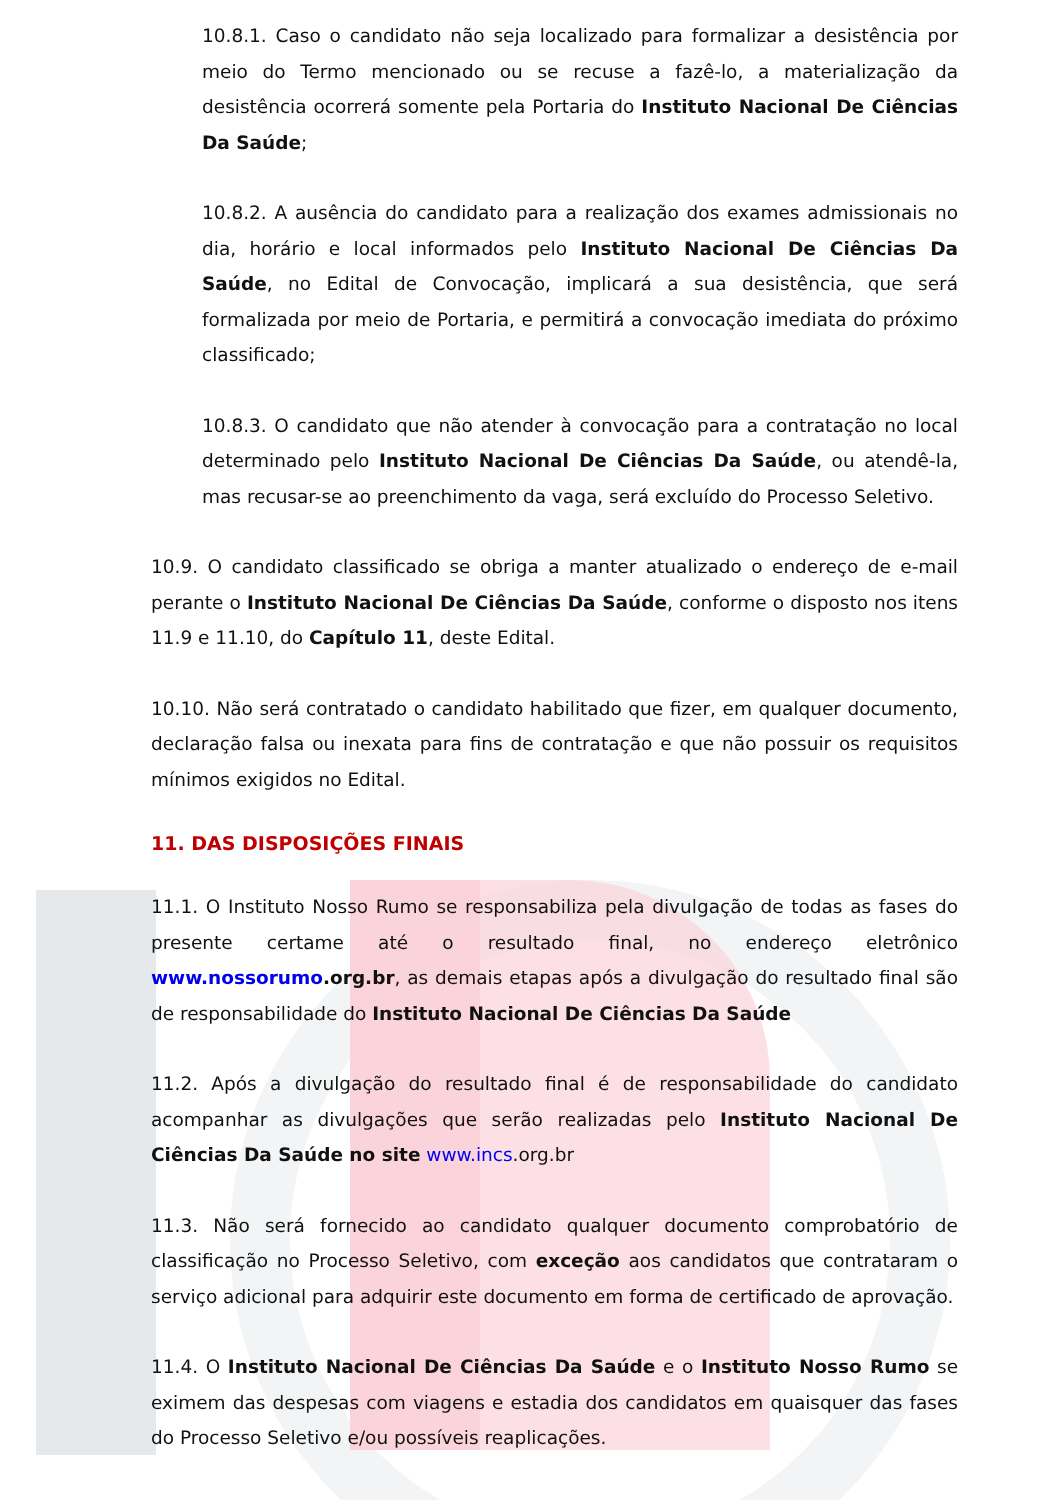10.8.1. Caso o candidato não seja localizado para formalizar a desistência por meio do Termo mencionado ou se recuse a fazê-lo, a materialização da desistência ocorrerá somente pela Portaria do Instituto Nacional De Ciências Da Saúde;
10.8.2. A ausência do candidato para a realização dos exames admissionais no dia, horário e local informados pelo Instituto Nacional De Ciências Da Saúde, no Edital de Convocação, implicará a sua desistência, que será formalizada por meio de Portaria, e permitirá a convocação imediata do próximo classificado;
10.8.3. O candidato que não atender à convocação para a contratação no local determinado pelo Instituto Nacional De Ciências Da Saúde, ou atendê-la, mas recusar-se ao preenchimento da vaga, será excluído do Processo Seletivo.
10.9. O candidato classificado se obriga a manter atualizado o endereço de e-mail perante o Instituto Nacional De Ciências Da Saúde, conforme o disposto nos itens 11.9 e 11.10, do Capítulo 11, deste Edital.
10.10. Não será contratado o candidato habilitado que fizer, em qualquer documento, declaração falsa ou inexata para fins de contratação e que não possuir os requisitos mínimos exigidos no Edital.
11. DAS DISPOSIÇÕES FINAIS
11.1. O Instituto Nosso Rumo se responsabiliza pela divulgação de todas as fases do presente certame até o resultado final, no endereço eletrônico www.nossorumo.org.br, as demais etapas após a divulgação do resultado final são de responsabilidade do Instituto Nacional De Ciências Da Saúde
11.2. Após a divulgação do resultado final é de responsabilidade do candidato acompanhar as divulgações que serão realizadas pelo Instituto Nacional De Ciências Da Saúde no site www.incs.org.br
11.3. Não será fornecido ao candidato qualquer documento comprobatório de classificação no Processo Seletivo, com exceção aos candidatos que contrataram o serviço adicional para adquirir este documento em forma de certificado de aprovação.
11.4. O Instituto Nacional De Ciências Da Saúde e o Instituto Nosso Rumo se eximem das despesas com viagens e estadia dos candidatos em quaisquer das fases do Processo Seletivo e/ou possíveis reaplicações.